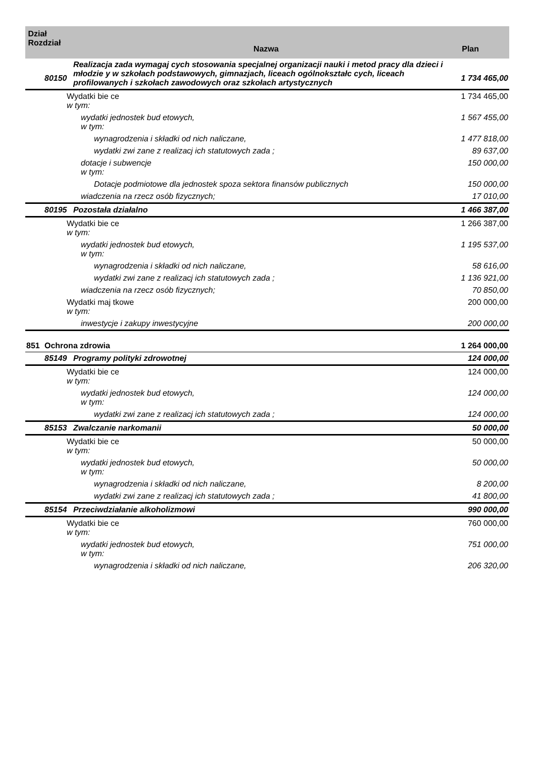| Dział Rozdział | | Nazwa | Plan |
| --- | --- | --- | --- |
| | 80150 | Realizacja zada wymagaj cych stosowania specjalnej organizacji nauki i metod pracy dla dzieci i młodzie y w szkołach podstawowych, gimnazjach, liceach ogólnokształc cych, liceach profilowanych i szkołach zawodowych oraz szkołach artystycznych | 1 734 465,00 |
| Wydatki bie ce w tym: | | | 1 734 465,00 |
| wydatki jednostek bud etowych, w tym: | | | 1 567 455,00 |
| wynagrodzenia i składki od nich naliczane, | | | 1 477 818,00 |
| wydatki zwi zane z realizacj ich statutowych zada ; | | | 89 637,00 |
| dotacje i subwencje w tym: | | | 150 000,00 |
| Dotacje podmiotowe dla jednostek spoza sektora finansów publicznych | | | 150 000,00 |
| wiadczenia na rzecz osób fizycznych; | | | 17 010,00 |
| | 80195 | Pozostała działalno | 1 466 387,00 |
| Wydatki bie ce w tym: | | | 1 266 387,00 |
| wydatki jednostek bud etowych, w tym: | | | 1 195 537,00 |
| wynagrodzenia i składki od nich naliczane, | | | 58 616,00 |
| wydatki zwi zane z realizacj ich statutowych zada ; | | | 1 136 921,00 |
| wiadczenia na rzecz osób fizycznych; | | | 70 850,00 |
| Wydatki maj tkowe w tym: | | | 200 000,00 |
| inwestycje i zakupy inwestycyjne | | | 200 000,00 |
| 851 | Ochrona zdrowia | | 1 264 000,00 |
| | 85149 | Programy polityki zdrowotnej | 124 000,00 |
| Wydatki bie ce w tym: | | | 124 000,00 |
| wydatki jednostek bud etowych, w tym: | | | 124 000,00 |
| wydatki zwi zane z realizacj ich statutowych zada ; | | | 124 000,00 |
| | 85153 | Zwalczanie narkomanii | 50 000,00 |
| Wydatki bie ce w tym: | | | 50 000,00 |
| wydatki jednostek bud etowych, w tym: | | | 50 000,00 |
| wynagrodzenia i składki od nich naliczane, | | | 8 200,00 |
| wydatki zwi zane z realizacj ich statutowych zada ; | | | 41 800,00 |
| | 85154 | Przeciwdziałanie alkoholizmowi | 990 000,00 |
| Wydatki bie ce w tym: | | | 760 000,00 |
| wydatki jednostek bud etowych, w tym: | | | 751 000,00 |
| wynagrodzenia i składki od nich naliczane, | | | 206 320,00 |